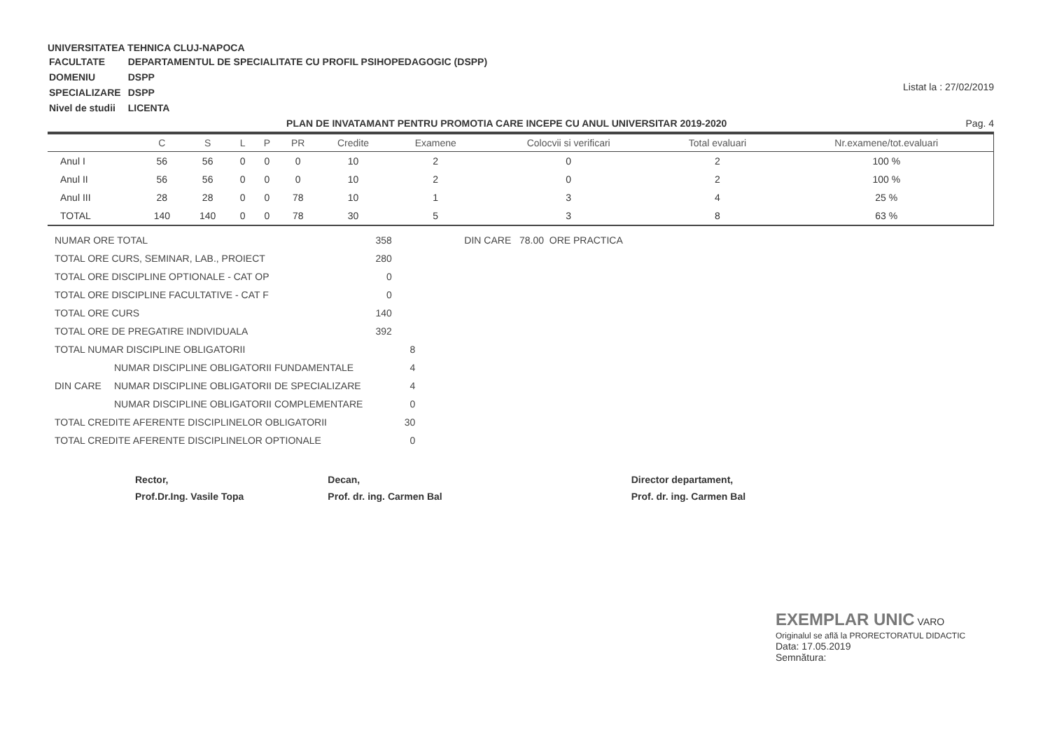UNIVERSITATEA TEHNICA CLUJ-NAPOCA
| FACULTATE | DEPARTAMENTUL DE SPECIALITATE CU PROFIL PSIHOPEDAGOGIC (DSPP) |
| DOMENIU | DSPP |
| SPECIALIZARE | DSPP |
| Nivel de studii | LICENTA |
Listat la : 27/02/2019
PLAN DE INVATAMANT PENTRU PROMOTIA CARE INCEPE CU ANUL UNIVERSITAR 2019-2020 Pag. 4
| | C | S | L | P | PR | Credite | Examene | Colocvii si verificari | Total evaluari | Nr.examene/tot.evaluari |
| --- | --- | --- | --- | --- | --- | --- | --- | --- | --- | --- |
| Anul I | 56 | 56 | 0 | 0 | 0 | 10 | 2 | 0 | 2 | 100 % |
| Anul II | 56 | 56 | 0 | 0 | 0 | 10 | 2 | 0 | 2 | 100 % |
| Anul III | 28 | 28 | 0 | 0 | 78 | 10 | 1 | 3 | 4 | 25 % |
| TOTAL | 140 | 140 | 0 | 0 | 78 | 30 | 5 | 3 | 8 | 63 % |
| NUMAR ORE TOTAL | | 358 | | DIN CARE 78.00 ORE PRACTICA |
| TOTAL ORE CURS, SEMINAR, LAB., PROIECT | | 280 | | |
| TOTAL ORE DISCIPLINE OPTIONALE - CAT OP | | 0 | | |
| TOTAL ORE DISCIPLINE FACULTATIVE - CAT F | | 0 | | |
| TOTAL ORE CURS | | 140 | | |
| TOTAL ORE DE PREGATIRE INDIVIDUALA | | 392 | | |
| TOTAL NUMAR DISCIPLINE OBLIGATORII | | | 8 | |
| | NUMAR DISCIPLINE OBLIGATORII FUNDAMENTALE | | 4 | |
| DIN CARE | NUMAR DISCIPLINE OBLIGATORII DE SPECIALIZARE | | 4 | |
| | NUMAR DISCIPLINE OBLIGATORII COMPLEMENTARE | | 0 | |
| TOTAL CREDITE AFERENTE DISCIPLINELOR OBLIGATORII | | | 30 | |
| TOTAL CREDITE AFERENTE DISCIPLINELOR OPTIONALE | | | 0 | |
Rector,
Prof.Dr.Ing. Vasile Topa
Decan,
Prof. dr. ing. Carmen Bal
Director departament,
Prof. dr. ing. Carmen Bal
EXEMPLAR UNIC VARO
Originalul se află la PRORECTORATUL DIDACTIC
Data: 17.05.2019
Semnătura: